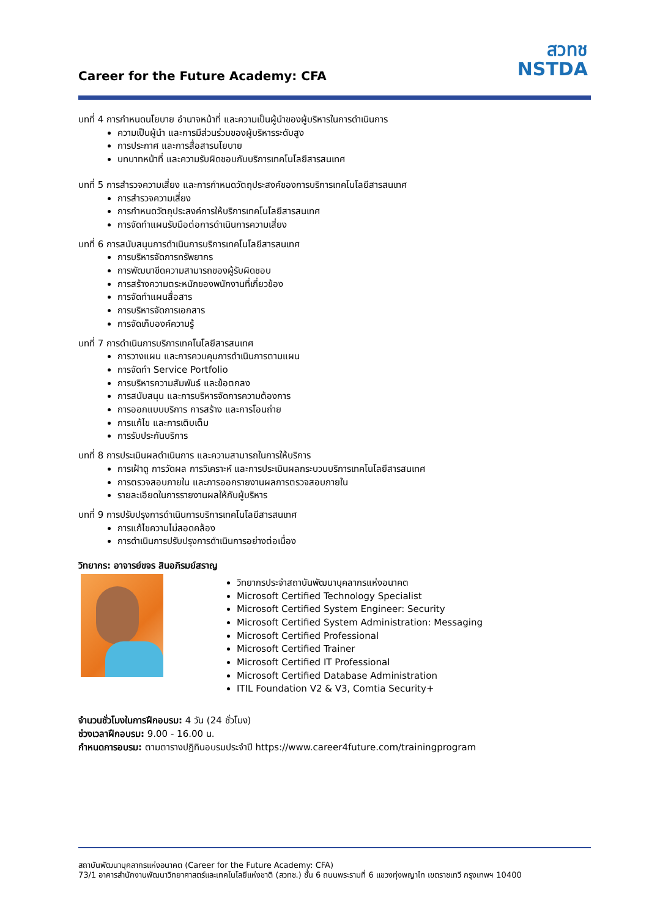Career for the Future Academy: CFA
สวทช
NSTDA
บทที่ 4 การกำหนดนโยบาย อำนาจหน้าที่ และความเป็นผู้นำของผู้บริหารในการดำเนินการ
ความเป็นผู้นำ และการมีส่วนร่วมของผู้บริหารระดับสูง
การประกาศ และการสื่อสารนโยบาย
บทบาทหน้าที่ และความรับผิดชอบกับบริการเทคโนโลยีสารสนเทศ
บทที่ 5 การสำรวจความเสี่ยง และการกำหนดวัตถุประสงค์ของการบริการเทคโนโลยีสารสนเทศ
การสำรวจความเสี่ยง
การกำหนดวัตถุประสงค์การให้บริการเทคโนโลยีสารสนเทศ
การจัดทำแผนรับมือต่อการดำเนินการความเสี่ยง
บทที่ 6 การสนับสนุนการดำเนินการบริการเทคโนโลยีสารสนเทศ
การบริหารจัดการทรัพยากร
การพัฒนาขีดความสามารถของผู้รับผิดชอบ
การสร้างความตระหนักของพนักงานที่เกี่ยวข้อง
การจัดทำแผนสื่อสาร
การบริหารจัดการเอกสาร
การจัดเก็บองค์ความรู้
บทที่ 7 การดำเนินการบริการเทคโนโลยีสารสนเทศ
การวางแผน และการควบคุมการดำเนินการตามแผน
การจัดทำ Service Portfolio
การบริหารความสัมพันธ์ และข้อตกลง
การสนับสนุน และการบริหารจัดการความต้องการ
การออกแบบบริการ การสร้าง และการโอนถ่าย
การแก้ไข และการเติบเต็ม
การรับประกันบริการ
บทที่ 8 การประเมินผลดำเนินการ และความสามารถในการให้บริการ
การเฝ้าดู การวัดผล การวิเคราะห์ และการประเมินผลกระบวนบริการเทคโนโลยีสารสนเทศ
การตรวจสอบภายใน และการออกรายงานผลการตรวจสอบภายใน
รายละเอียดในการรายงานผลให้กับผู้บริหาร
บทที่ 9 การปรับปรุงการดำเนินการบริการเทคโนโลยีสารสนเทศ
การแก้ไขความไม่สอดคล้อง
การดำเนินการปรับปรุงการดำเนินการอย่างต่อเนื่อง
วิทยากร: อาจารย์ขจร สินอภิรมย์สราญ
วิทยากรประจำสถาบันพัฒนาบุคลากรแห่งอนาคต
Microsoft Certified Technology Specialist
Microsoft Certified System Engineer: Security
Microsoft Certified System Administration: Messaging
Microsoft Certified Professional
Microsoft Certified Trainer
Microsoft Certified IT Professional
Microsoft Certified Database Administration
ITIL Foundation V2 & V3, Comtia Security+
จำนวนชั่วโมงในการฝึกอบรม: 4 วัน (24 ชั่วโมง)
ช่วงเวลาฝึกอบรม: 9.00 - 16.00 น.
กำหนดการอบรม: ตามตารางปฏิทินอบรมประจำปี https://www.career4future.com/trainingprogram
สถาบันพัฒนาบุคลากรแห่งอนาคต (Career for the Future Academy: CFA)
73/1 อาคารสำนักงานพัฒนาวิทยาศาสตร์และเทคโนโลยีแห่งชาติ (สวทช.) ชั้น 6 ถนนพระรามที่ 6 แขวงทุ่งพญาไท เขตราชเทวี กรุงเทพฯ 10400